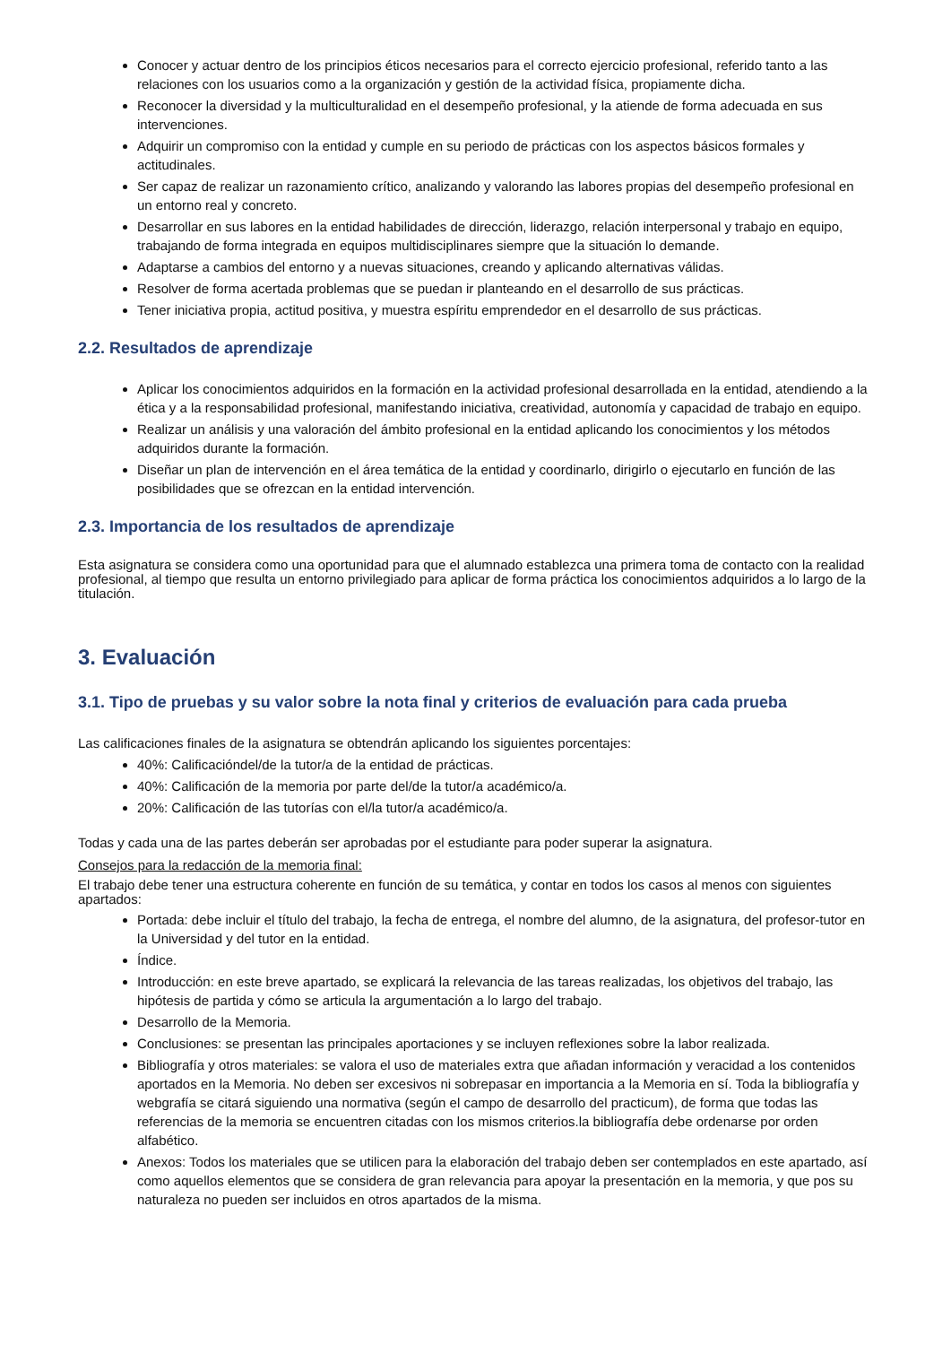Conocer y actuar dentro de los principios éticos necesarios para el correcto ejercicio profesional, referido tanto a las relaciones con los usuarios como a la organización y gestión de la actividad física, propiamente dicha.
Reconocer la diversidad y la multiculturalidad en el desempeño profesional, y la atiende de forma adecuada en sus intervenciones.
Adquirir un compromiso con la entidad y cumple en su periodo de prácticas con los aspectos básicos formales y actitudinales.
Ser capaz de realizar un razonamiento crítico, analizando y valorando las labores propias del desempeño profesional en un entorno real y concreto.
Desarrollar en sus labores en la entidad habilidades de dirección, liderazgo, relación interpersonal y trabajo en equipo, trabajando de forma integrada en equipos multidisciplinares siempre que la situación lo demande.
Adaptarse a cambios del entorno y a nuevas situaciones, creando y aplicando alternativas válidas.
Resolver de forma acertada problemas que se puedan ir planteando en el desarrollo de sus prácticas.
Tener iniciativa propia, actitud positiva, y muestra espíritu emprendedor en el desarrollo de sus prácticas.
2.2. Resultados de aprendizaje
Aplicar los conocimientos adquiridos en la formación en la actividad profesional desarrollada en la entidad, atendiendo a la ética y a la responsabilidad profesional, manifestando iniciativa, creatividad, autonomía y capacidad de trabajo en equipo.
Realizar un análisis y una valoración del ámbito profesional en la entidad aplicando los conocimientos y los métodos adquiridos durante la formación.
Diseñar un plan de intervención en el área temática de la entidad y coordinarlo, dirigirlo o ejecutarlo en función de las posibilidades que se ofrezcan en la entidad intervención.
2.3. Importancia de los resultados de aprendizaje
Esta asignatura se considera como una oportunidad para que el alumnado establezca una primera toma de contacto con la realidad profesional, al tiempo que resulta un entorno privilegiado para aplicar de forma práctica los conocimientos adquiridos a lo largo de la titulación.
3. Evaluación
3.1. Tipo de pruebas y su valor sobre la nota final y criterios de evaluación para cada prueba
Las calificaciones finales de la asignatura se obtendrán aplicando los siguientes porcentajes:
40%: Calificacióndel/de la tutor/a de la entidad de prácticas.
40%: Calificación de la memoria por parte del/de la tutor/a académico/a.
20%: Calificación de las tutorías con el/la tutor/a académico/a.
Todas y cada una de las partes deberán ser aprobadas por el estudiante para poder superar la asignatura.
Consejos para la redacción de la memoria final:
El trabajo debe tener una estructura coherente en función de su temática, y contar en todos los casos al menos con siguientes apartados:
Portada: debe incluir el título del trabajo, la fecha de entrega, el nombre del alumno, de la asignatura, del profesor-tutor en la Universidad y del tutor en la entidad.
Índice.
Introducción: en este breve apartado, se explicará la relevancia de las tareas realizadas, los objetivos del trabajo, las hipótesis de partida y cómo se articula la argumentación a lo largo del trabajo.
Desarrollo de la Memoria.
Conclusiones: se presentan las principales aportaciones y se incluyen reflexiones sobre la labor realizada.
Bibliografía y otros materiales: se valora el uso de materiales extra que añadan información y veracidad a los contenidos aportados en la Memoria. No deben ser excesivos ni sobrepasar en importancia a la Memoria en sí. Toda la bibliografía y webgrafía se citará siguiendo una normativa (según el campo de desarrollo del practicum), de forma que todas las referencias de la memoria se encuentren citadas con los mismos criterios.la bibliografía debe ordenarse por orden alfabético.
Anexos: Todos los materiales que se utilicen para la elaboración del trabajo deben ser contemplados en este apartado, así como aquellos elementos que se considera de gran relevancia para apoyar la presentación en la memoria, y que pos su naturaleza no pueden ser incluidos en otros apartados de la misma.